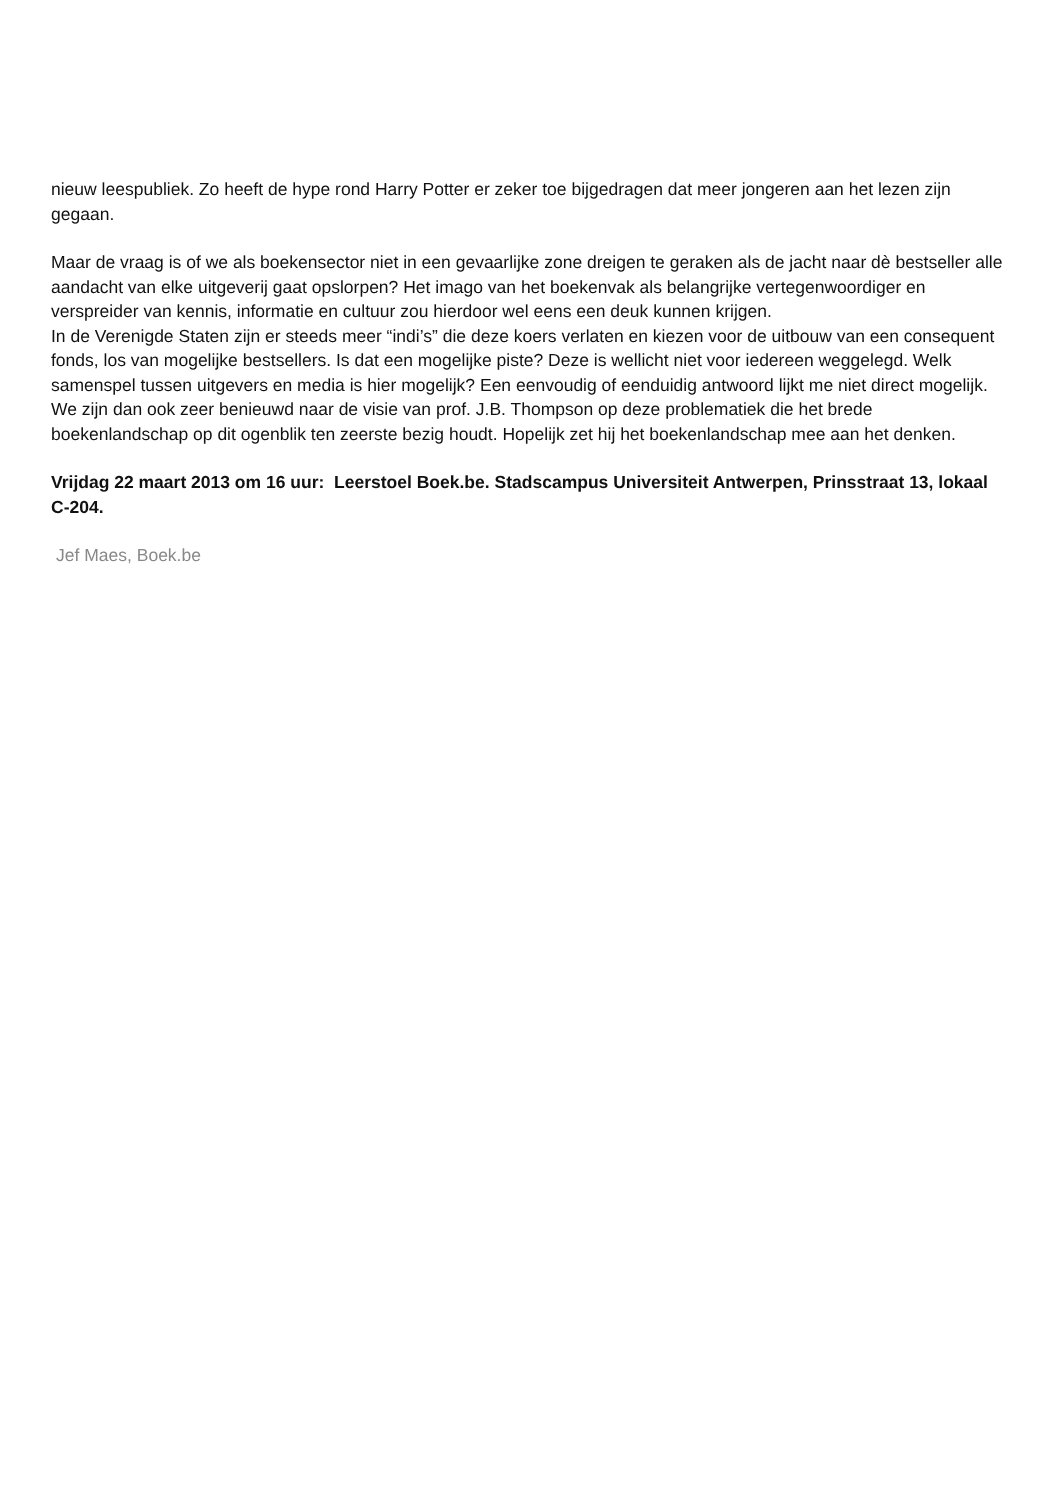nieuw leespubliek. Zo heeft de hype rond Harry Potter er zeker toe bijgedragen dat meer jongeren aan het lezen zijn gegaan.
Maar de vraag is of we als boekensector niet in een gevaarlijke zone dreigen te geraken als de jacht naar dè bestseller alle aandacht van elke uitgeverij gaat opslorpen? Het imago van het boekenvak als belangrijke vertegenwoordiger en verspreider van kennis, informatie en cultuur zou hierdoor wel eens een deuk kunnen krijgen.
In de Verenigde Staten zijn er steeds meer “indi’s” die deze koers verlaten en kiezen voor de uitbouw van een consequent fonds, los van mogelijke bestsellers. Is dat een mogelijke piste? Deze is wellicht niet voor iedereen weggelegd. Welk samenspel tussen uitgevers en media is hier mogelijk? Een eenvoudig of eenduidig antwoord lijkt me niet direct mogelijk.
We zijn dan ook zeer benieuwd naar de visie van prof. J.B. Thompson op deze problematiek die het brede boekenlandschap op dit ogenblik ten zeerste bezig houdt. Hopelijk zet hij het boekenlandschap mee aan het denken.
Vrijdag 22 maart 2013 om 16 uur: Leerstoel Boek.be. Stadscampus Universiteit Antwerpen, Prinsstraat 13, lokaal C-204.
Jef Maes, Boek.be